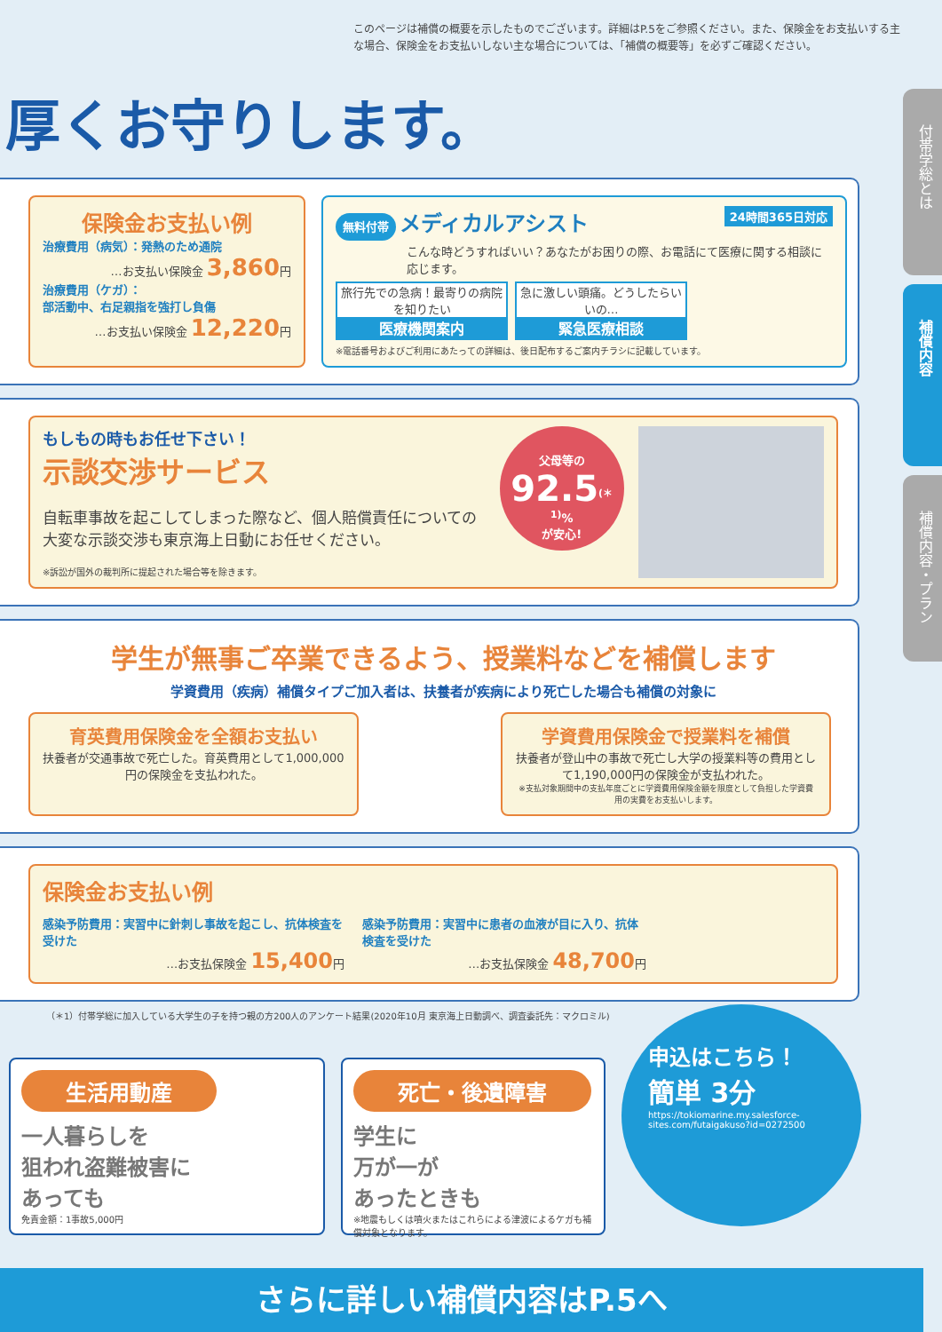付帯学総とは
補償内容
補償内容・プラン
このページは補償の概要を示したものでございます。詳細はP.5をご参照ください。また、保険金をお支払いする主な場合、保険金をお支払いしない主な場合については、「補償の概要等」を必ずご確認ください。
厚くお守りします。
保険金お支払い例
治療費用（病気）：発熱のため通院
…お支払い保険金 3,860円
治療費用（ケガ）：
部活動中、右足親指を強打し負傷
…お支払い保険金 12,220円
無料付帯 メディカルアシスト 24時間365日対応
こんな時どうすればいい？あなたがお困りの際、お電話にて医療に関する相談に応じます。
旅行先での急病！最寄りの病院を知りたい
医療機関案内
急に激しい頭痛。どうしたらいいの…
緊急医療相談
※電話番号およびご利用にあたっての詳細は、後日配布するご案内チラシに記載しています。
もしもの時もお任せ下さい！
示談交渉サービス
自転車事故を起こしてしまった際など、個人賠償責任についての大変な示談交渉も東京海上日動にお任せください。
※訴訟が国外の裁判所に提起された場合等を除きます。
父母等の
92.5<sup>(＊1)</sup>%
が安心!
学生が無事ご卒業できるよう、授業料などを補償します
学資費用（疾病）補償タイプご加入者は、扶養者が疾病により死亡した場合も補償の対象に
育英費用保険金を全額お支払い
扶養者が交通事故で死亡した。育英費用として1,000,000円の保険金を支払われた。
学資費用保険金で授業料を補償
扶養者が登山中の事故で死亡し大学の授業料等の費用として1,190,000円の保険金が支払われた。
※支払対象期間中の支払年度ごとに学資費用保険金額を限度として負担した学資費用の実費をお支払いします。
保険金お支払い例
感染予防費用：実習中に針刺し事故を起こし、抗体検査を受けた
…お支払保険金 15,400円
感染予防費用：実習中に患者の血液が目に入り、抗体検査を受けた
…お支払保険金 48,700円
（＊1）付帯学総に加入している大学生の子を持つ親の方200人のアンケート結果(2020年10月 東京海上日動調べ、調査委託先：マクロミル)
生活用動産
一人暮らしを
狙われ盗難被害に
あっても
免責金額：1事故5,000円
死亡・後遺障害
学生に
万が一が
あったときも
※地震もしくは噴火またはこれらによる津波によるケガも補償対象となります。
申込はこちら！
簡単 3分
https://tokiomarine.my.salesforce-sites.com/futaigakuso?id=0272500
さらに詳しい補償内容はP.5へ